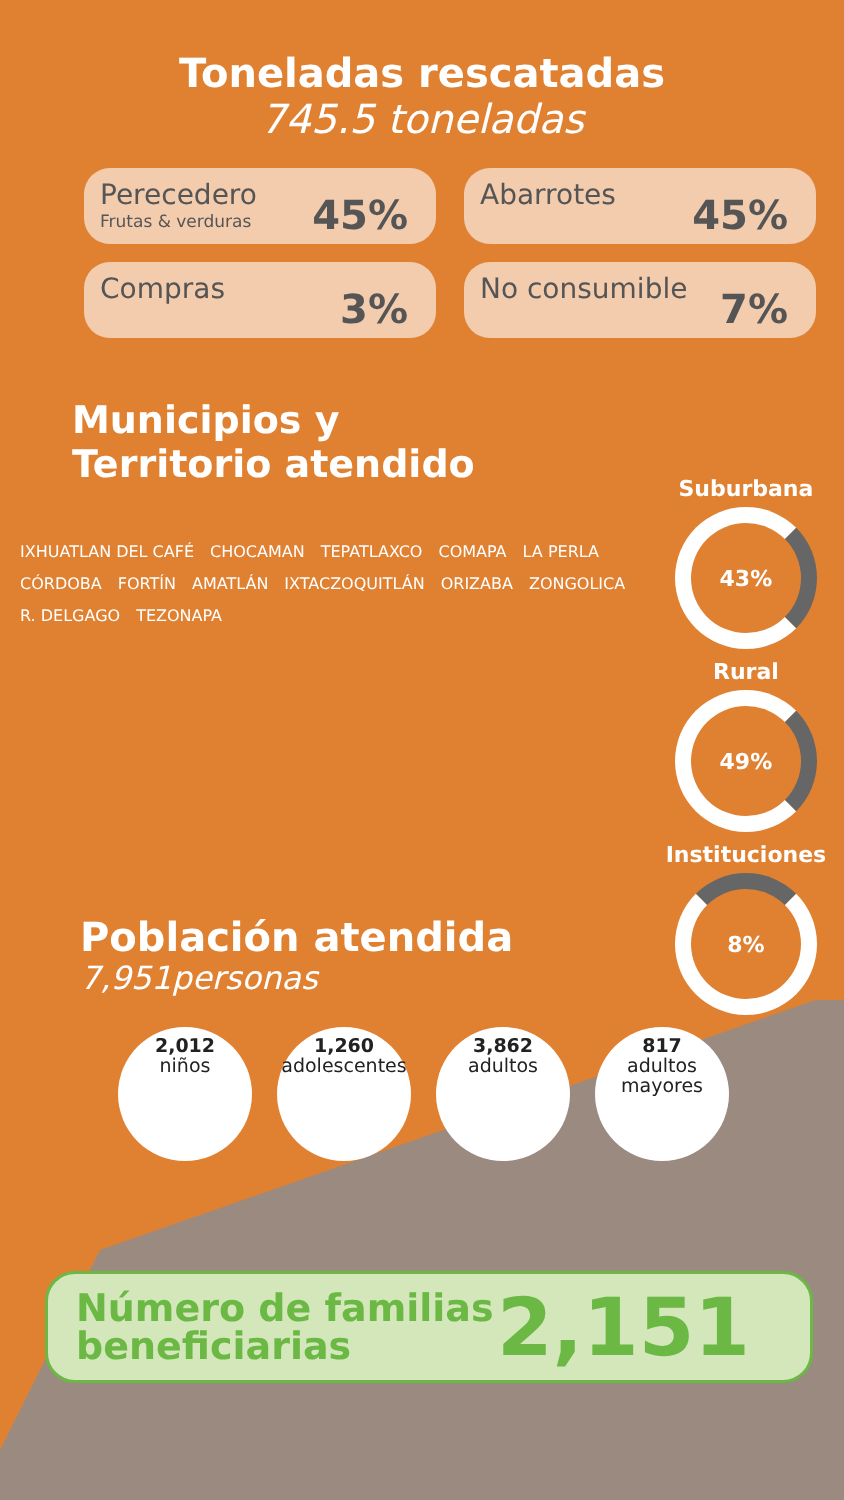Toneladas rescatadas
745.5 toneladas
Perecedero
Frutas & verduras
45%
Abarrotes
45%
Compras
3%
No consumible
7%
Municipios y
Territorio atendido
IXHUATLAN DEL CAFÉ CHOCAMAN TEPATLAXCO COMAPA LA PERLA CÓRDOBA FORTÍN AMATLÁN IXTACZOQUITLÁN ORIZABA ZONGOLICA R. DELGAGO TEZONAPA
Suburbana
43%
Rural
49%
Instituciones
8%
Población atendida
7,951personas
2,012
niños
1,260
adolescentes
3,862
adultos
817
adultos mayores
Número de familias
beneficiarias
2,151